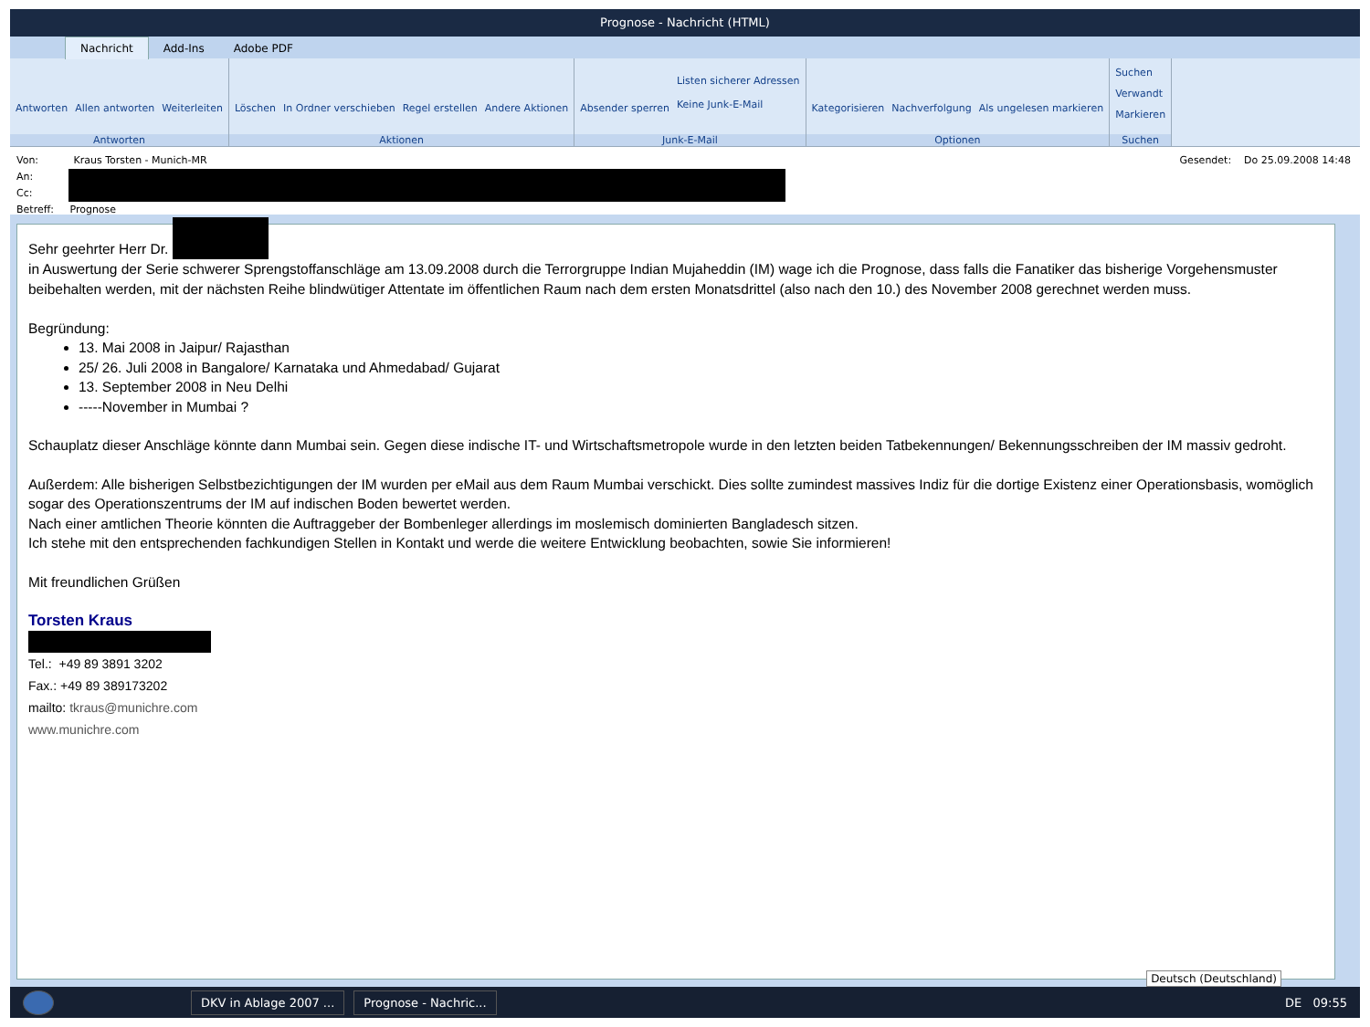Prognose - Nachricht (HTML)
Nachricht Add-Ins Adobe PDF
Antworten Allen antworten Weiterleiten
Antworten
Löschen In Ordner verschieben Regel erstellen Andere Aktionen
Aktionen
Absender sperren Listen sicherer Adressen
Keine Junk-E-Mail
Junk-E-Mail
Kategorisieren Nachverfolgung Als ungelesen markieren
Optionen
Suchen
Verwandt
Markieren
Suchen
Von: Kraus Torsten - Munich-MR
An:
Cc:
Betreff: Prognose
Gesendet: Do 25.09.2008 14:48
Sehr geehrter Herr Dr.
in Auswertung der Serie schwerer Sprengstoffanschläge am 13.09.2008 durch die Terrorgruppe Indian Mujaheddin (IM) wage ich die Prognose, dass falls die Fanatiker das bisherige Vorgehensmuster beibehalten werden, mit der nächsten Reihe blindwütiger Attentate im öffentlichen Raum nach dem ersten Monatsdrittel (also nach den 10.) des November 2008 gerechnet werden muss.
Begründung:
13. Mai 2008 in Jaipur/ Rajasthan
25/ 26. Juli 2008 in Bangalore/ Karnataka und Ahmedabad/ Gujarat
13. September 2008 in Neu Delhi
-----November in Mumbai ?
Schauplatz dieser Anschläge könnte dann Mumbai sein. Gegen diese indische IT- und Wirtschaftsmetropole wurde in den letzten beiden Tatbekennungen/ Bekennungsschreiben der IM massiv gedroht.
Außerdem: Alle bisherigen Selbstbezichtigungen der IM wurden per eMail aus dem Raum Mumbai verschickt. Dies sollte zumindest massives Indiz für die dortige Existenz einer Operationsbasis, womöglich sogar des Operationszentrums der IM auf indischen Boden bewertet werden.
Nach einer amtlichen Theorie könnten die Auftraggeber der Bombenleger allerdings im moslemisch dominierten Bangladesch sitzen.
Ich stehe mit den entsprechenden fachkundigen Stellen in Kontakt und werde die weitere Entwicklung beobachten, sowie Sie informieren!
Mit freundlichen Grüßen
Torsten Kraus
Tel.: +49 89 3891 3202
Fax.: +49 89 389173202
mailto: tkraus@munichre.com
www.munichre.com
Deutsch (Deutschland)
DKV in Ablage 2007 ... Prognose - Nachric...
DE 09:55